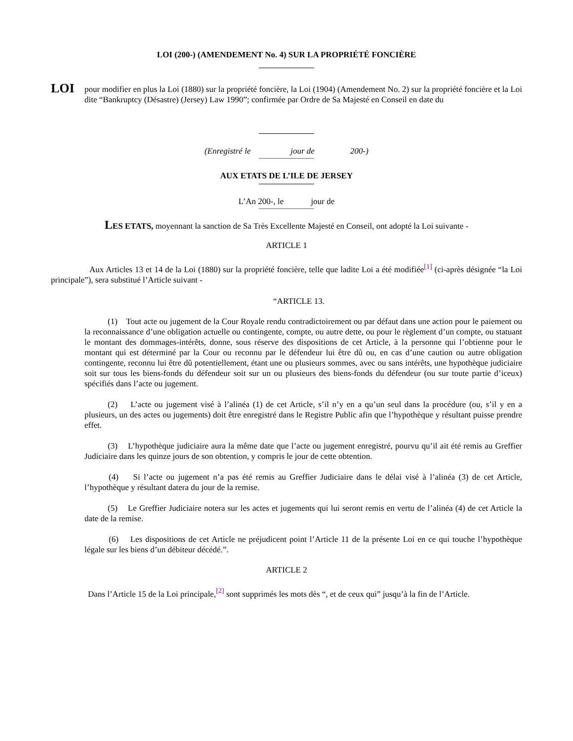LOI (200-) (AMENDEMENT No. 4) SUR LA PROPRIÉTÉ FONCIÈRE
LOI
pour modifier en plus la Loi (1880) sur la propriété foncière, la Loi (1904) (Amendement No. 2) sur la propriété foncière et la Loi dite “Bankruptcy (Désastre) (Jersey) Law 1990”; confirmée par Ordre de Sa Majesté en Conseil en date du
(Enregistré le jour de 200-)
AUX ETATS DE L’ILE DE JERSEY
L’An 200-, le jour de
LES ETATS, moyennant la sanction de Sa Très Excellente Majesté en Conseil, ont adopté la Loi suivante -
ARTICLE 1
Aux Articles 13 et 14 de la Loi (1880) sur la propriété foncière, telle que ladite Loi a été modifiée<sup>[1]</sup> (ci-après désignée “la Loi principale”), sera substitué l’Article suivant -
“ARTICLE 13.
(1) Tout acte ou jugement de la Cour Royale rendu contradictoirement ou par défaut dans une action pour le paiement ou la reconnaissance d’une obligation actuelle ou contingente, compte, ou autre dette, ou pour le règlement d’un compte, ou statuant le montant des dommages-intérêts, donne, sous réserve des dispositions de cet Article, à la personne qui l’obtienne pour le montant qui est déterminé par la Cour ou reconnu par le défendeur lui être dû ou, en cas d’une caution ou autre obligation contingente, reconnu lui être dû potentiellement, étant une ou plusieurs sommes, avec ou sans intérêts, une hypothèque judiciaire soit sur tous les biens-fonds du défendeur soit sur un ou plusieurs des biens-fonds du défendeur (ou sur toute partie d’iceux) spécifiés dans l’acte ou jugement.
(2) L’acte ou jugement visé à l’alinéa (1) de cet Article, s’il n’y en a qu’un seul dans la procédure (ou, s’il y en a plusieurs, un des actes ou jugements) doit être enregistré dans le Registre Public afin que l’hypothèque y résultant puisse prendre effet.
(3) L’hypothèque judiciaire aura la même date que l’acte ou jugement enregistré, pourvu qu’il ait été remis au Greffier Judiciaire dans les quinze jours de son obtention, y compris le jour de cette obtention.
(4) Si l’acte ou jugement n’a pas été remis au Greffier Judiciaire dans le délai visé à l’alinéa (3) de cet Article, l’hypothèque y résultant datera du jour de la remise.
(5) Le Greffier Judiciaire notera sur les actes et jugements qui lui seront remis en vertu de l’alinéa (4) de cet Article la date de la remise.
(6) Les dispositions de cet Article ne préjudicent point l’Article 11 de la présente Loi en ce qui touche l’hypothèque légale sur les biens d’un débiteur décédé.”.
ARTICLE 2
Dans l’Article 15 de la Loi principale,<sup>[2]</sup> sont supprimés les mots dès “, et de ceux qui” jusqu’à la fin de l’Article.